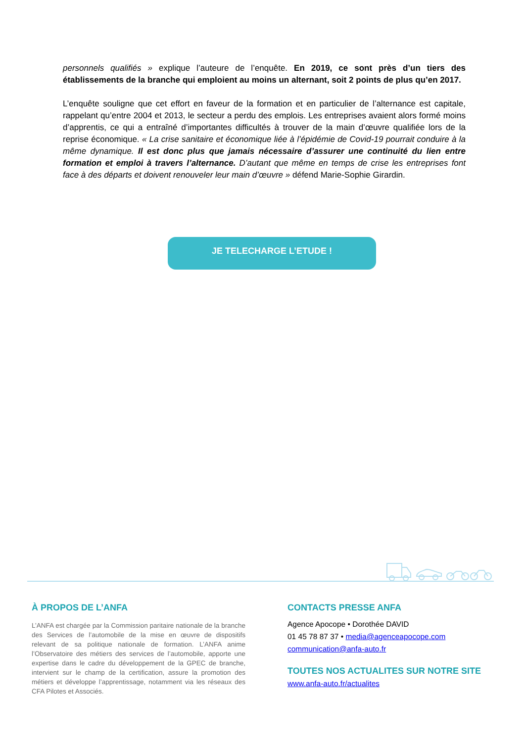personnels qualifiés » explique l’auteure de l’enquête. En 2019, ce sont près d’un tiers des établissements de la branche qui emploient au moins un alternant, soit 2 points de plus qu’en 2017.
L’enquête souligne que cet effort en faveur de la formation et en particulier de l’alternance est capitale, rappelant qu’entre 2004 et 2013, le secteur a perdu des emplois. Les entreprises avaient alors formé moins d’apprentis, ce qui a entraîné d’importantes difficultés à trouver de la main d’œuvre qualifiée lors de la reprise économique. « La crise sanitaire et économique liée à l’épidémie de Covid-19 pourrait conduire à la même dynamique. Il est donc plus que jamais nécessaire d’assurer une continuité du lien entre formation et emploi à travers l’alternance. D’autant que même en temps de crise les entreprises font face à des départs et doivent renouveler leur main d’œuvre » défend Marie-Sophie Girardin.
JE TELECHARGE L’ETUDE !
À PROPOS DE L’ANFA
L’ANFA est chargée par la Commission paritaire nationale de la branche des Services de l’automobile de la mise en œuvre de dispositifs relevant de sa politique nationale de formation. L’ANFA anime l’Observatoire des métiers des services de l’automobile, apporte une expertise dans le cadre du développement de la GPEC de branche, intervient sur le champ de la certification, assure la promotion des métiers et développe l’apprentissage, notamment via les réseaux des CFA Pilotes et Associés.
CONTACTS PRESSE ANFA
Agence Apocope • Dorothée DAVID
01 45 78 87 37 • media@agenceapocope.com
communication@anfa-auto.fr
TOUTES NOS ACTUALITES SUR NOTRE SITE
www.anfa-auto.fr/actualites